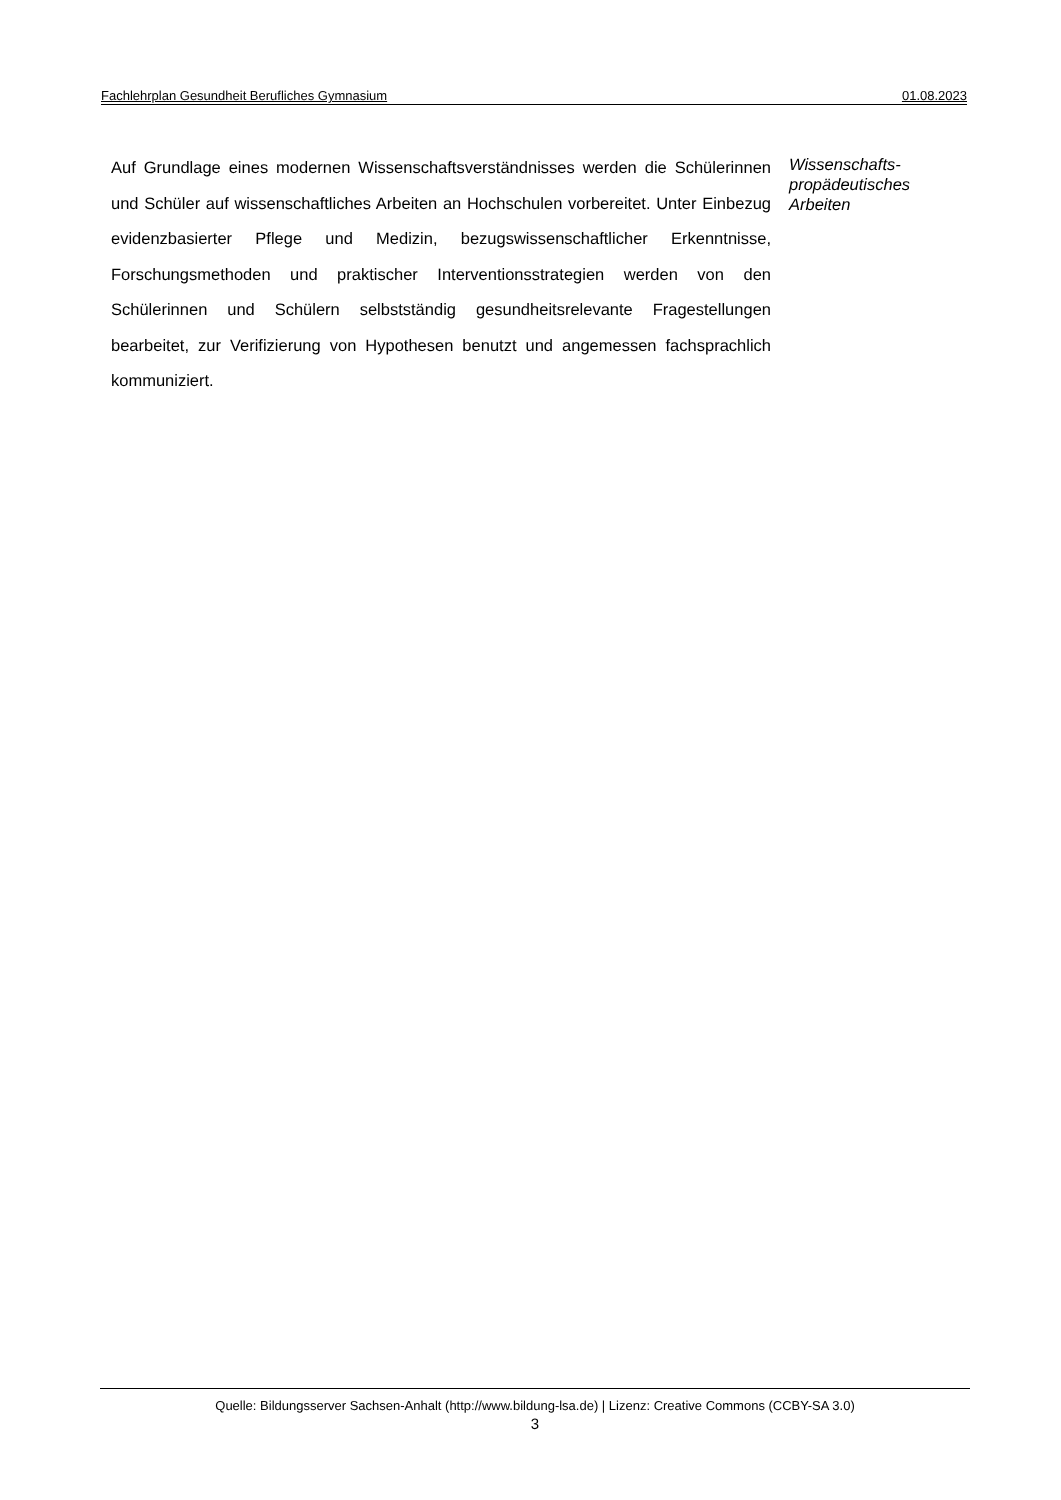Fachlehrplan Gesundheit Berufliches Gymnasium 01.08.2023
Auf Grundlage eines modernen Wissenschaftsverständnisses werden die Schülerinnen und Schüler auf wissenschaftliches Arbeiten an Hochschulen vorbereitet. Unter Einbezug evidenzbasierter Pflege und Medizin, bezugs­wissenschaftlicher Erkenntnisse, Forschungsmethoden und praktischer In­terventionsstrategien werden von den Schülerinnen und Schülern selbst­ständig gesundheitsrelevante Fragestellungen bearbeitet, zur Verifizierung von Hypothesen benutzt und angemessen fachsprachlich kommuniziert.
Wissenschafts-
propädeutisches
Arbeiten
Quelle: Bildungsserver Sachsen-Anhalt (http://www.bildung-lsa.de) | Lizenz: Creative Commons (CCBY-SA 3.0)
3